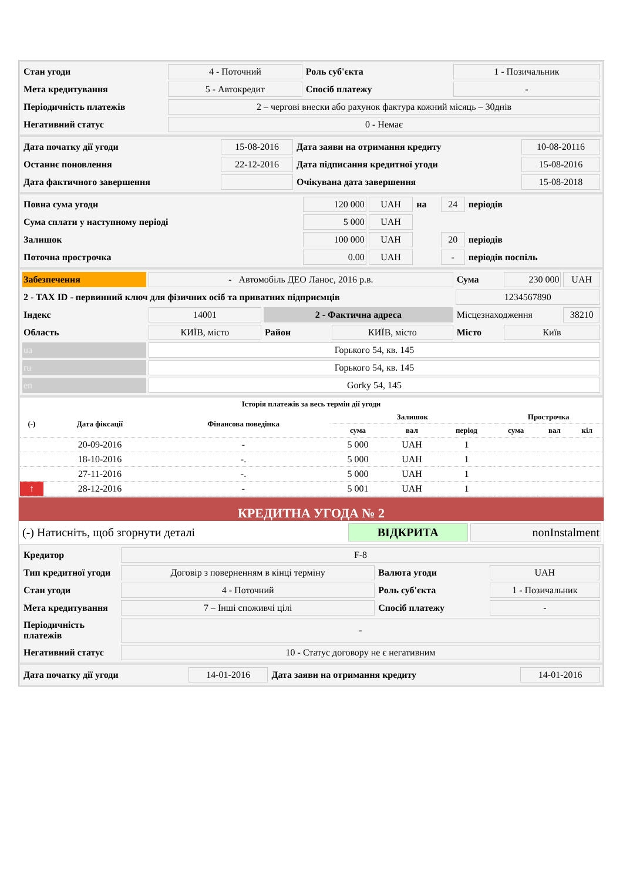| Стан угоди | 4 - Поточний | Роль суб'єкта | 1 - Позичальник |
| Мета кредитування | 5 - Автокредит | Спосіб платежу | - |
| Періодичність платежів | 2 – чергові внески або рахунок фактура кожний місяць – 30днів | | |
| Негативний статус | 0 - Немає | | |
| Дата початку дії угоди | 15-08-2016 | Дата заяви на отримання кредиту | 10-08-20116 |
| Останнє поновлення | 22-12-2016 | Дата підписання кредитної угоди | 15-08-2016 |
| Дата фактичного завершення | | Очікувана дата завершення | 15-08-2018 |
| Повна сума угоди | 120 000 | UAH | на | 24 | періодів |
| Сума сплати у наступному періоді | 5 000 | UAH | | | |
| Залишок | 100 000 | UAH | | 20 | періодів |
| Поточна прострочка | 0.00 | UAH | | - | періодів поспіль |
| Забезпечення | - Автомобіль ДЕО Ланос, 2016 р.в. | | | Сума | 230 000 | UAH |
| 2 - TAX ID - первинний ключ для фізичних осіб та приватних підприємців | | | | 1234567890 | | |
| Індекс | 14001 | 2 - Фактична адреса | | Місцезнаходження | | 38210 |
| Область | КИЇВ, місто | Район | КИЇВ, місто | Місто | Київ | |
| ua | Горького 54, кв. 145 | | | | | |
| ru | Горького 54, кв. 145 | | | | | |
| en | Gorky 54, 145 | | | | | |
| Історія платежів за весь термін дії угоди | | | | | | | | |
| --- | --- | --- | --- | --- | --- | --- | --- | --- |
| (-) | Дата фіксації | Фінансова поведінка | Залишок | | | Прострочка | | |
| | | | сума | вал | період | сума | вал | кіл |
| | 20-09-2016 | - | 5 000 | UAH | 1 | | | |
| | 18-10-2016 | -. | 5 000 | UAH | 1 | | | |
| | 27-11-2016 | -. | 5 000 | UAH | 1 | | | |
| ↑ | 28-12-2016 | - | 5 001 | UAH | 1 | | | |
КРЕДИТНА УГОДА № 2
| (-) Натисніть, щоб згорнути деталі | ВІДКРИТА | nonInstalment |
| Кредитор | F-8 | | |
| Тип кредитної угоди | Договір з поверненням в кінці терміну | Валюта угоди | UAH |
| Стан угоди | 4 - Поточний | Роль суб'єкта | 1 - Позичальник |
| Мета кредитування | 7 – Інші споживчі цілі | Спосіб платежу | - |
| Періодичність платежів | - | | |
| Негативний статус | 10 - Статус договору не є негативним | | |
| Дата початку дії угоди | 14-01-2016 | Дата заяви на отримання кредиту | 14-01-2016 |